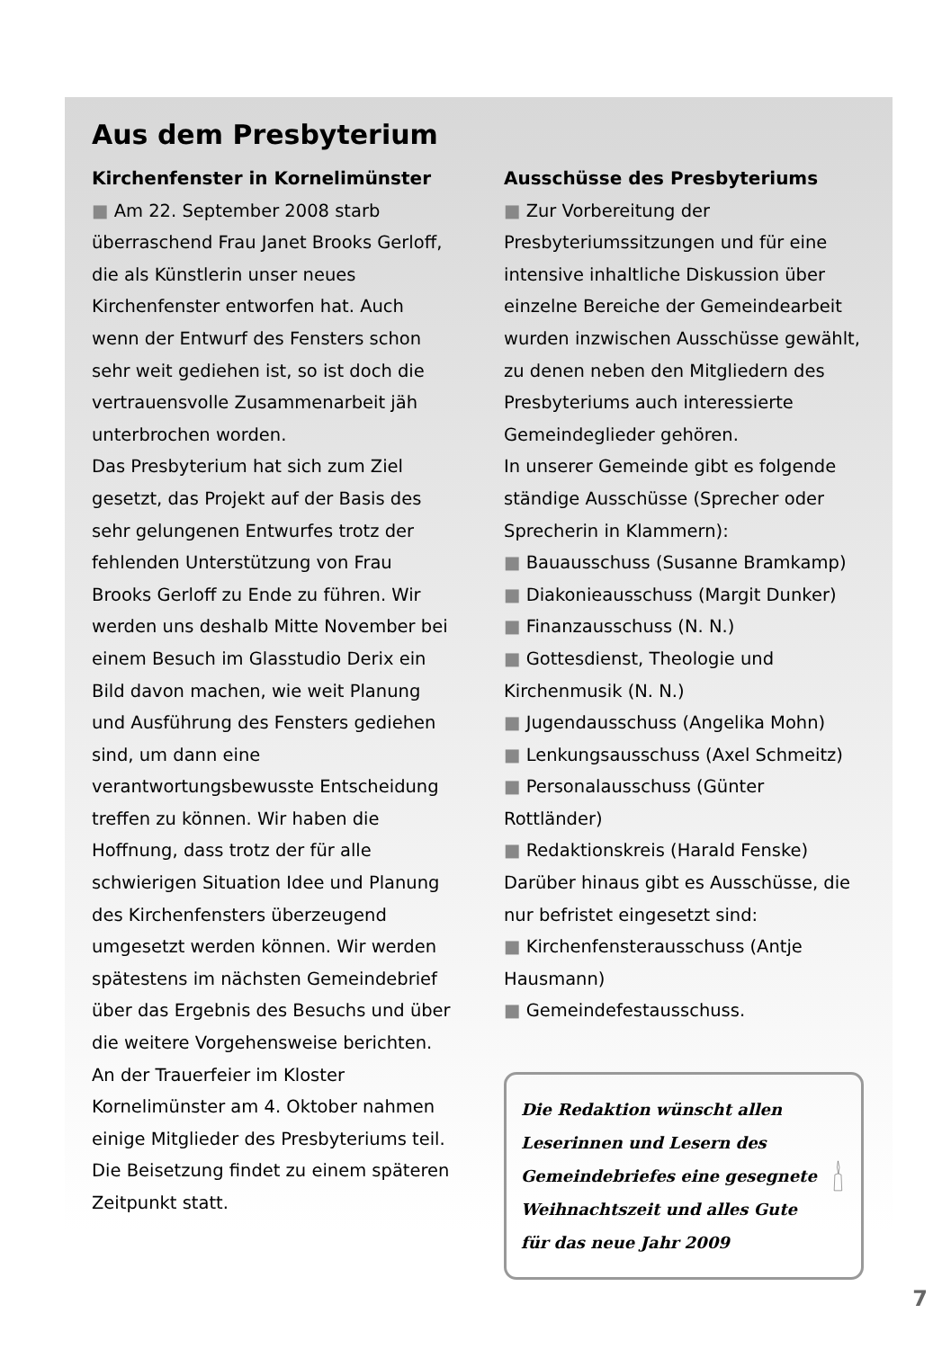Aus dem Presbyterium
Kirchenfenster in Kornelimünster
■ Am 22. September 2008 starb überraschend Frau Janet Brooks Gerloff, die als Künstlerin unser neues Kirchenfenster entworfen hat. Auch wenn der Entwurf des Fensters schon sehr weit gediehen ist, so ist doch die vertrauensvolle Zusammenarbeit jäh unterbrochen worden.
Das Presbyterium hat sich zum Ziel gesetzt, das Projekt auf der Basis des sehr gelungenen Entwurfes trotz der fehlenden Unterstützung von Frau Brooks Gerloff zu Ende zu führen. Wir werden uns deshalb Mitte November bei einem Besuch im Glasstudio Derix ein Bild davon machen, wie weit Planung und Ausführung des Fensters gediehen sind, um dann eine verantwortungsbewusste Entscheidung treffen zu können. Wir haben die Hoffnung, dass trotz der für alle schwierigen Situation Idee und Planung des Kirchenfensters überzeugend umgesetzt werden können. Wir werden spätestens im nächsten Gemeindebrief über das Ergebnis des Besuchs und über die weitere Vorgehensweise berichten.
An der Trauerfeier im Kloster Kornelimünster am 4. Oktober nahmen einige Mitglieder des Presbyteriums teil. Die Beisetzung findet zu einem späteren Zeitpunkt statt.
Ausschüsse des Presbyteriums
■ Zur Vorbereitung der Presbyteriumssitzungen und für eine intensive inhaltliche Diskussion über einzelne Bereiche der Gemeindearbeit wurden inzwischen Ausschüsse gewählt, zu denen neben den Mitgliedern des Presbyteriums auch interessierte Gemeindeglieder gehören.
In unserer Gemeinde gibt es folgende ständige Ausschüsse (Sprecher oder Sprecherin in Klammern):
■ Bauausschuss (Susanne Bramkamp)
■ Diakonieausschuss (Margit Dunker)
■ Finanzausschuss (N. N.)
■ Gottesdienst, Theologie und Kirchenmusik (N. N.)
■ Jugendausschuss (Angelika Mohn)
■ Lenkungsausschuss (Axel Schmeitz)
■ Personalausschuss (Günter Rottländer)
■ Redaktionskreis (Harald Fenske)
Darüber hinaus gibt es Ausschüsse, die nur befristet eingesetzt sind:
■ Kirchenfensterausschuss (Antje Hausmann)
■ Gemeindefestausschuss.
Die Redaktion wünscht allen Leserinnen und Lesern des Gemeindebriefes eine gesegnete Weihnachtszeit und alles Gute für das neue Jahr 2009
7